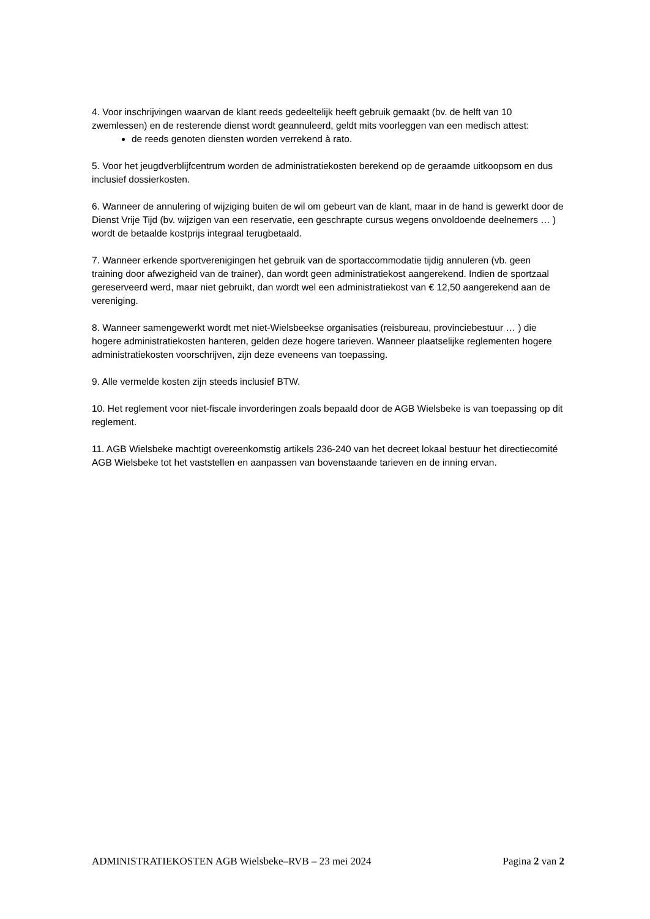4. Voor inschrijvingen waarvan de klant reeds gedeeltelijk heeft gebruik gemaakt (bv. de helft van 10 zwemlessen) en de resterende dienst wordt geannuleerd, geldt mits voorleggen van een medisch attest:
de reeds genoten diensten worden verrekend à rato.
5. Voor het jeugdverblijfcentrum worden de administratiekosten berekend op de geraamde uitkoopsom en dus inclusief dossierkosten.
6. Wanneer de annulering of wijziging buiten de wil om gebeurt van de klant, maar in de hand is gewerkt door de Dienst Vrije Tijd (bv. wijzigen van een reservatie, een geschrapte cursus wegens onvoldoende deelnemers … ) wordt de betaalde kostprijs integraal terugbetaald.
7. Wanneer erkende sportverenigingen het gebruik van de sportaccommodatie tijdig annuleren (vb. geen training door afwezigheid van de trainer), dan wordt geen administratiekost aangerekend. Indien de sportzaal gereserveerd werd, maar niet gebruikt, dan wordt wel een administratiekost van € 12,50 aangerekend aan de vereniging.
8. Wanneer samengewerkt wordt met niet-Wielsbeekse organisaties (reisbureau, provinciebestuur … ) die hogere administratiekosten hanteren, gelden deze hogere tarieven. Wanneer plaatselijke reglementen hogere administratiekosten voorschrijven, zijn deze eveneens van toepassing.
9. Alle vermelde kosten zijn steeds inclusief BTW.
10. Het reglement voor niet-fiscale invorderingen zoals bepaald door de AGB Wielsbeke is van toepassing op dit reglement.
11. AGB Wielsbeke machtigt overeenkomstig artikels 236-240 van het decreet lokaal bestuur het directiecomité AGB Wielsbeke tot het vaststellen en aanpassen van bovenstaande tarieven en de inning ervan.
ADMINISTRATIEKOSTEN AGB Wielsbeke–RVB – 23 mei 2024 Pagina 2 van 2